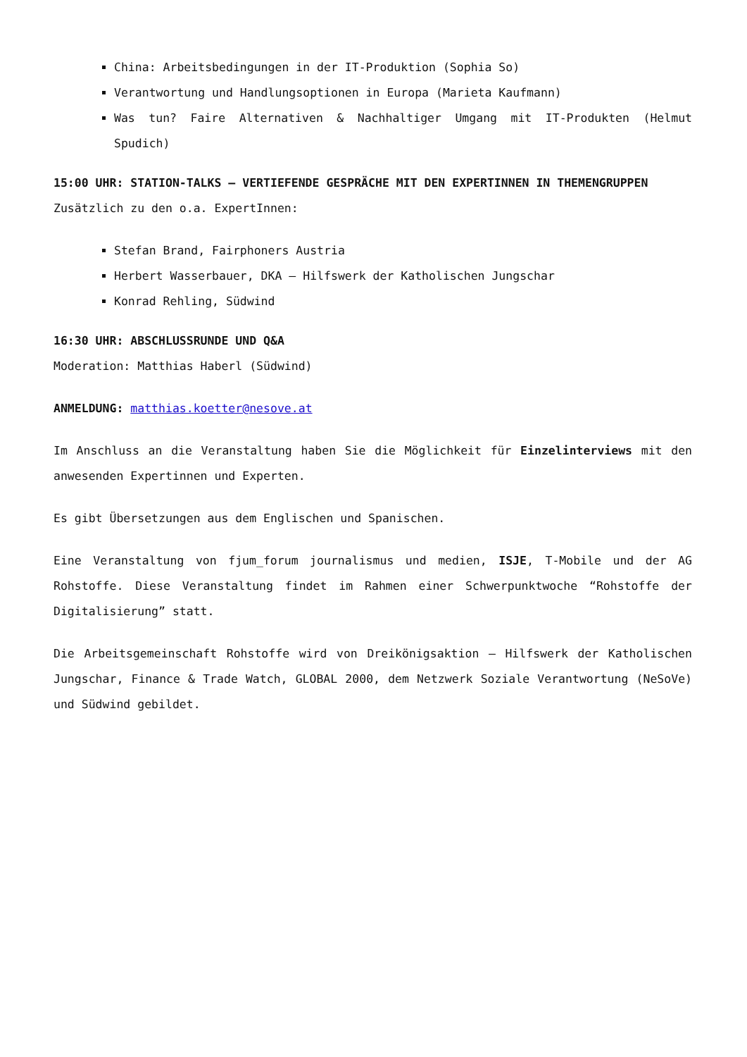China: Arbeitsbedingungen in der IT-Produktion (Sophia So)
Verantwortung und Handlungsoptionen in Europa (Marieta Kaufmann)
Was tun? Faire Alternativen & Nachhaltiger Umgang mit IT-Produkten (Helmut Spudich)
15:00 UHR: STATION-TALKS – VERTIEFENDE GESPRÄCHE MIT DEN EXPERTINNEN IN THEMENGRUPPEN
Zusätzlich zu den o.a. ExpertInnen:
Stefan Brand, Fairphoners Austria
Herbert Wasserbauer, DKA – Hilfswerk der Katholischen Jungschar
Konrad Rehling, Südwind
16:30 UHR: ABSCHLUSSRUNDE UND Q&A
Moderation: Matthias Haberl (Südwind)
ANMELDUNG: matthias.koetter@nesove.at
Im Anschluss an die Veranstaltung haben Sie die Möglichkeit für Einzelinterviews mit den anwesenden Expertinnen und Experten.
Es gibt Übersetzungen aus dem Englischen und Spanischen.
Eine Veranstaltung von fjum_forum journalismus und medien, ISJE, T-Mobile und der AG Rohstoffe. Diese Veranstaltung findet im Rahmen einer Schwerpunktwoche “Rohstoffe der Digitalisierung” statt.
Die Arbeitsgemeinschaft Rohstoffe wird von Dreikönigsaktion – Hilfswerk der Katholischen Jungschar, Finance & Trade Watch, GLOBAL 2000, dem Netzwerk Soziale Verantwortung (NeSoVe) und Südwind gebildet.